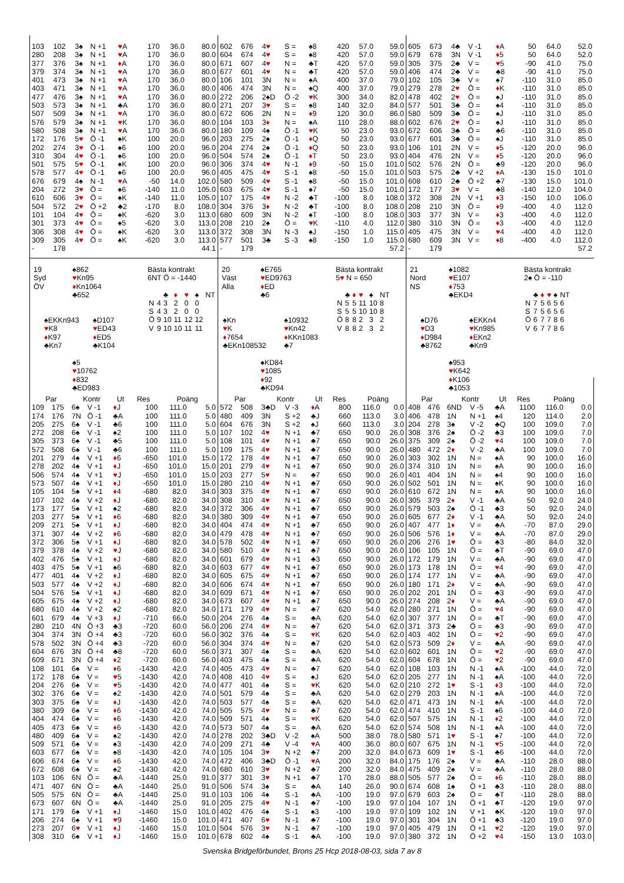| 103 | 102 | 3♠ | N +1 | ♥ A | 170 | 36.0 | 80.0 |
| 280 | 208 | 3♠ | N +1 | ♥ A | 170 | 36.0 | 80.0 |
| 377 | 376 | 3♠ | N +1 | ♦ A | 170 | 36.0 | 80.0 |
| 379 | 374 | 3♠ | N +1 | ♥ A | 170 | 36.0 | 80.0 |
| 401 | 473 | 3♠ | N +1 | ♥ A | 170 | 36.0 | 80.0 |
| 403 | 471 | 3♠ | N +1 | ♥ A | 170 | 36.0 | 80.0 |
| 477 | 476 | 3♠ | N +1 | ♥ A | 170 | 36.0 | 80.0 |
| 503 | 573 | 3♠ | N +1 | ♣A | 170 | 36.0 | 80.0 |
| 507 | 509 | 3♠ | N +1 | ♥ A | 170 | 36.0 | 80.0 |
| 576 | 579 | 3♠ | N +1 | ♥ K | 170 | 36.0 | 80.0 |
| 580 | 508 | 3♠ | N +1 | ♥ A | 170 | 36.0 | 80.0 |
| 172 | 176 | 5 ♥ | Ö -1 | ♠K | 100 | 20.0 | 96.0 |
| 202 | 274 | 3 ♥ | Ö -1 | ♠6 | 100 | 20.0 | 96.0 |
| 310 | 304 | 4 ♥ | Ö -1 | ♠6 | 100 | 20.0 | 96.0 |
| 501 | 575 | 5 ♥ | Ö -1 | ♠K | 100 | 20.0 | 96.0 |
| 578 | 577 | 4 ♥ | Ö -1 | ♠6 | 100 | 20.0 | 96.0 |
| 676 | 679 | 4♠ | N -1 | ♥ A | -50 | 14.0 | 102.0 |
| 204 | 272 | 3 ♥ | Ö = | ♠6 | -140 | 11.0 | 105.0 |
| 610 | 606 | 3 ♥ | Ö = | ♠K | -140 | 11.0 | 105.0 |
| 504 | 572 | 2 ♥ | Ö +2 | ♣2 | -170 | 8.0 | 108.0 |
| 101 | 104 | 4 ♥ | Ö = | ♠K | -620 | 3.0 | 113.0 |
| 301 | 373 | 4 ♥ | Ö = | ♠5 | -620 | 3.0 | 113.0 |
| 306 | 308 | 4 ♥ | Ö = | ♠K | -620 | 3.0 | 113.0 |
| 309 | 305 | 4 ♥ | Ö = | ♠K | -620 | 3.0 | 113.0 |
| - | 178 | | | | | | 44.1 |
| 602 | 676 | 4 ♥ | S = | ♠8 | 420 | 57.0 | 59.0 |
| 604 | 674 | 4 ♥ | S = | ♠8 | 420 | 57.0 | 59.0 |
| 671 | 607 | 4 ♥ | N = | ♣T | 420 | 57.0 | 59.0 |
| 677 | 601 | 4 ♥ | N = | ♣T | 420 | 57.0 | 59.0 |
| 106 | 101 | 3N | N = | ♠A | 400 | 37.0 | 79.0 |
| 406 | 474 | 3N | N = | ♠Q | 400 | 37.0 | 79.0 |
| 272 | 206 | 2♠D | Ö -2 | ♥ K | 300 | 34.0 | 82.0 |
| 271 | 207 | 3 ♥ | S = | ♠8 | 140 | 32.0 | 84.0 |
| 672 | 606 | 2N | N = | ♦ 9 | 120 | 30.0 | 86.0 |
| 104 | 103 | 3 ♦ | N = | ♠A | 110 | 28.0 | 88.0 |
| 180 | 109 | 4♠ | Ö -1 | ♥ K | 50 | 23.0 | 93.0 |
| 203 | 275 | 2♠ | Ö -1 | ♦ Q | 50 | 23.0 | 93.0 |
| 204 | 274 | 2♠ | Ö -1 | ♦ Q | 50 | 23.0 | 93.0 |
| 504 | 574 | 2♠ | Ö -1 | ♦ T | 50 | 23.0 | 93.0 |
| 306 | 374 | 4 ♥ | N -1 | ♦ 9 | -50 | 15.0 | 101.0 |
| 405 | 475 | 4 ♥ | S -1 | ♠8 | -50 | 15.0 | 101.0 |
| 580 | 509 | 4 ♥ | S -1 | ♠8 | -50 | 15.0 | 101.0 |
| 603 | 675 | 4 ♥ | S -1 | ♠7 | -50 | 15.0 | 101.0 |
| 107 | 175 | 4 ♥ | N -2 | ♣T | -100 | 8.0 | 108.0 |
| 304 | 376 | 3 ♦ | N -2 | ♣T | -100 | 8.0 | 108.0 |
| 680 | 609 | 3N | N -2 | ♠T | -100 | 8.0 | 108.0 |
| 208 | 210 | 2♠ | Ö = | ♥ K | -110 | 4.0 | 112.0 |
| 372 | 308 | 3N | N -3 | ♠J | -150 | 1.0 | 115.0 |
| 577 | 501 | 3♣ | S -3 | ♠8 | -150 | 1.0 | 115.0 |
| - | 179 | | | | | | 57.2 |
| 605 | 673 | 4♣ | V -1 | ♦ A | 50 | 64.0 | 52.0 |
| 679 | 678 | 3N | V -1 | ♦ 5 | 50 | 64.0 | 52.0 |
| 305 | 375 | 2♣ | V = | ♥ 5 | -90 | 41.0 | 75.0 |
| 406 | 474 | 2♣ | V = | ♣8 | -90 | 41.0 | 75.0 |
| 102 | 105 | 3♣ | V = | ♠7 | -110 | 31.0 | 85.0 |
| 279 | 278 | 2 ♥ | Ö = | ♦ K | -110 | 31.0 | 85.0 |
| 478 | 402 | 2 ♥ | Ö = | ♠J | -110 | 31.0 | 85.0 |
| 577 | 501 | 3♣ | Ö = | ♠4 | -110 | 31.0 | 85.0 |
| 580 | 509 | 3♣ | Ö = | ♠J | -110 | 31.0 | 85.0 |
| 602 | 676 | 2 ♥ | Ö = | ♠J | -110 | 31.0 | 85.0 |
| 672 | 606 | 3♣ | Ö = | ♣6 | -110 | 31.0 | 85.0 |
| 677 | 601 | 3♣ | Ö = | ♠J | -110 | 31.0 | 85.0 |
| 106 | 101 | 2N | V = | ♦ 5 | -120 | 20.0 | 96.0 |
| 404 | 476 | 2N | V = | ♦ 5 | -120 | 20.0 | 96.0 |
| 502 | 576 | 2N | Ö = | ♣9 | -120 | 20.0 | 96.0 |
| 503 | 575 | 2♣ | V +2 | ♦ A | -130 | 15.0 | 101.0 |
| 608 | 610 | 2♣ | Ö +2 | ♣7 | -130 | 15.0 | 101.0 |
| 172 | 177 | 3 ♥ | V = | ♣8 | -140 | 12.0 | 104.0 |
| 372 | 308 | 2N | V +1 | ♦ 3 | -150 | 10.0 | 106.0 |
| 208 | 210 | 3N | Ö = | ♦ 9 | -400 | 4.0 | 112.0 |
| 303 | 377 | 3N | V = | ♦ 3 | -400 | 4.0 | 112.0 |
| 380 | 310 | 3N | Ö = | ♦ 3 | -400 | 4.0 | 112.0 |
| 405 | 475 | 3N | V = | ♥ 4 | -400 | 4.0 | 112.0 |
| 680 | 609 | 3N | V = | ♦ 8 | -400 | 4.0 | 112.0 |
| - | 179 | | | | | | 57.2 |
19
Syd
ÖV
♠862
♥Kn95
♦Kn1064
♣652
♠EKKn943
♥K8
♦K97
♣Kn7
♠D107
♥ED43
♦ED5
♣K104
Bästa kontrakt
6NT Ö = -1440
| | | ♣ | ♦ | ♥ | ♠ | NT |
| N | 4 | 3 | 2 | 0 | 0 | |
| S | 4 | 3 | 2 | 0 | 0 | |
| Ö | 9 | 10 | 11 | 12 | 12 | |
| V | 9 | 10 | 10 | 11 | 11 | |
♠5
♥10762
♦832
♣ED983
20
Väst
Alla
♠E765
♥ED9763
♦ED
♣6
♠Kn
♥K
♦7654
♣EKn108532
♠10932
♥Kn42
♦KKn1083
♣7
Bästa kontrakt
5♥ N = 650
| | ♣ | ♦ | ♥ | ♠ | NT |
| N | 5 | 5 | 11 | 10 | 8 |
| S | 5 | 5 | 10 | 10 | 8 |
| Ö | 8 | 8 | 2 | 3 | 2 |
| V | 8 | 8 | 2 | 3 | 2 |
♠KD84
♥1085
♦92
♣KD94
21
Nord
NS
♠1082
♥E107
♦753
♣EKD4
♠D76
♥D3
♦D984
♣8762
♠EKKn4
♥Kn985
♦EKn2
♣Kn9
Bästa kontrakt
2♠ Ö = -110
| | ♣ | ♦ | ♥ | ♠ | NT |
| N | 7 | 5 | 6 | 5 | 6 |
| S | 7 | 5 | 6 | 5 | 6 |
| Ö | 6 | 7 | 7 | 8 | 6 |
| V | 6 | 7 | 7 | 8 | 6 |
♠953
♥K642
♦K106
♣1053
| Par | | Kontr | | Ut | Res | Poäng | |
| --- | --- | --- | --- | --- | --- | --- | --- |
| 109 | 175 | 6♠ | V -1 | ♦ J | 100 | 111.0 | 5.0 |
| 174 | 176 | 7N | Ö -1 | ♣A | 100 | 111.0 | 5.0 |
| 205 | 275 | 6♠ | V -1 | ♣6 | 100 | 111.0 | 5.0 |
| 272 | 208 | 6♠ | V -1 | ♠2 | 100 | 111.0 | 5.0 |
| 305 | 373 | 6♠ | V -1 | ♣5 | 100 | 111.0 | 5.0 |
| 572 | 508 | 6♠ | V -1 | ♣6 | 100 | 111.0 | 5.0 |
| 201 | 279 | 4♠ | V +1 | ♦ 6 | -650 | 101.0 | 15.0 |
| 278 | 202 | 4♠ | V +1 | ♦ J | -650 | 101.0 | 15.0 |
| 506 | 574 | 4♠ | V +1 | ♥ J | -650 | 101.0 | 15.0 |
| 573 | 507 | 4♠ | V +1 | ♦ J | -650 | 101.0 | 15.0 |
| 105 | 104 | 5♠ | V +1 | ♦ 4 | -680 | 82.0 | 34.0 |
| 107 | 102 | 4♠ | V +2 | ♦ J | -680 | 82.0 | 34.0 |
| 173 | 177 | 5♠ | V +1 | ♠2 | -680 | 82.0 | 34.0 |
| 203 | 277 | 5♠ | V +1 | ♦ 6 | -680 | 82.0 | 34.0 |
| 209 | 271 | 5♠ | V +1 | ♦ J | -680 | 82.0 | 34.0 |
| 371 | 307 | 4♠ | V +2 | ♦ 6 | -680 | 82.0 | 34.0 |
| 372 | 306 | 5♠ | V +1 | ♦ J | -680 | 82.0 | 34.0 |
| 379 | 378 | 4♠ | V +2 | ♥ J | -680 | 82.0 | 34.0 |
| 402 | 476 | 5♠ | V +1 | ♦ J | -680 | 82.0 | 34.0 |
| 403 | 475 | 5♠ | V +1 | ♠6 | -680 | 82.0 | 34.0 |
| 477 | 401 | 4♠ | V +2 | ♦ J | -680 | 82.0 | 34.0 |
| 503 | 577 | 4♠ | V +2 | ♦ J | -680 | 82.0 | 34.0 |
| 504 | 576 | 5♠ | V +1 | ♦ J | -680 | 82.0 | 34.0 |
| 605 | 675 | 4♠ | V +2 | ♦ J | -680 | 82.0 | 34.0 |
| 680 | 610 | 4♠ | V +2 | ♠2 | -680 | 82.0 | 34.0 |
| 601 | 679 | 4♠ | V +3 | ♦ J | -710 | 66.0 | 50.0 |
| 280 | 210 | 4N | Ö +3 | ♣3 | -720 | 60.0 | 56.0 |
| 304 | 374 | 3N | Ö +4 | ♣3 | -720 | 60.0 | 56.0 |
| 578 | 502 | 3N | Ö +4 | ♣3 | -720 | 60.0 | 56.0 |
| 604 | 676 | 3N | Ö +4 | ♣8 | -720 | 60.0 | 56.0 |
| 609 | 671 | 3N | Ö +4 | ♦ 2 | -720 | 60.0 | 56.0 |
| 108 | 101 | 6♠ | V = | ♦ 6 | -1430 | 42.0 | 74.0 |
| 172 | 178 | 6♠ | V = | ♥ 5 | -1430 | 42.0 | 74.0 |
| 204 | 276 | 6♠ | V = | ♥ 5 | -1430 | 42.0 | 74.0 |
| 302 | 376 | 6♠ | V = | ♠2 | -1430 | 42.0 | 74.0 |
| 303 | 375 | 6♠ | V = | ♦ J | -1430 | 42.0 | 74.0 |
| 380 | 309 | 6♠ | V = | ♦ 6 | -1430 | 42.0 | 74.0 |
| 404 | 474 | 6♠ | V = | ♦ 6 | -1430 | 42.0 | 74.0 |
| 405 | 473 | 6♠ | V = | ♦ 6 | -1430 | 42.0 | 74.0 |
| 480 | 409 | 6♠ | V = | ♠2 | -1430 | 42.0 | 74.0 |
| 509 | 571 | 6♠ | V = | ♠3 | -1430 | 42.0 | 74.0 |
| 603 | 677 | 6♠ | V = | ♠8 | -1430 | 42.0 | 74.0 |
| 606 | 674 | 6♠ | V = | ♦ 6 | -1430 | 42.0 | 74.0 |
| 672 | 608 | 6♠ | V = | ♠2 | -1430 | 42.0 | 74.0 |
| 103 | 106 | 6N | Ö = | ♣A | -1440 | 25.0 | 91.0 |
| 471 | 407 | 6N | Ö = | ♣A | -1440 | 25.0 | 91.0 |
| 505 | 575 | 6N | Ö = | ♣A | -1440 | 25.0 | 91.0 |
| 673 | 607 | 6N | Ö = | ♣A | -1440 | 25.0 | 91.0 |
| 171 | 179 | 6♠ | V +1 | ♦ J | -1460 | 15.0 | 101.0 |
| 206 | 274 | 6♠ | V +1 | ♥ 9 | -1460 | 15.0 | 101.0 |
| 273 | 207 | 6 ♥ | V +1 | ♦ J | -1460 | 15.0 | 101.0 |
| 308 | 310 | 6♠ | V +1 | ♦ J | -1460 | 15.0 | 101.0 |
| Par | | Kontr | | Ut | Res | Poäng | |
| --- | --- | --- | --- | --- | --- | --- | --- |
| 572 | 508 | 3♣D | V -3 | ♦ A | 800 | 116.0 | 0.0 |
| 480 | 409 | 3N | S +2 | ♣J | 660 | 113.0 | 3.0 |
| 604 | 676 | 3N | S +2 | ♠J | 660 | 113.0 | 3.0 |
| 107 | 102 | 4 ♥ | N +1 | ♣7 | 650 | 90.0 | 26.0 |
| 108 | 101 | 4 ♥ | N +1 | ♣7 | 650 | 90.0 | 26.0 |
| 109 | 175 | 4 ♥ | N +1 | ♣7 | 650 | 90.0 | 26.0 |
| 172 | 178 | 4 ♥ | N +1 | ♣7 | 650 | 90.0 | 26.0 |
| 201 | 279 | 4 ♥ | N +1 | ♣7 | 650 | 90.0 | 26.0 |
| 203 | 277 | 5 ♥ | N = | ♣7 | 650 | 90.0 | 26.0 |
| 280 | 210 | 4 ♥ | N +1 | ♣7 | 650 | 90.0 | 26.0 |
| 303 | 375 | 4 ♥ | N +1 | ♣7 | 650 | 90.0 | 26.0 |
| 308 | 310 | 4 ♥ | N +1 | ♣7 | 650 | 90.0 | 26.0 |
| 372 | 306 | 4 ♥ | N +1 | ♣7 | 650 | 90.0 | 26.0 |
| 380 | 309 | 4 ♥ | N +1 | ♣7 | 650 | 90.0 | 26.0 |
| 404 | 474 | 4 ♥ | N +1 | ♣7 | 650 | 90.0 | 26.0 |
| 479 | 478 | 4 ♥ | N +1 | ♣7 | 650 | 90.0 | 26.0 |
| 578 | 502 | 4 ♥ | N +1 | ♣7 | 650 | 90.0 | 26.0 |
| 580 | 510 | 4 ♥ | N +1 | ♣7 | 650 | 90.0 | 26.0 |
| 601 | 679 | 4 ♥ | N +1 | ♣3 | 650 | 90.0 | 26.0 |
| 603 | 677 | 4 ♥ | N +1 | ♣7 | 650 | 90.0 | 26.0 |
| 605 | 675 | 4 ♥ | N +1 | ♣7 | 650 | 90.0 | 26.0 |
| 606 | 674 | 4 ♥ | N +1 | ♣7 | 650 | 90.0 | 26.0 |
| 609 | 671 | 4 ♥ | N +1 | ♣7 | 650 | 90.0 | 26.0 |
| 673 | 607 | 4 ♥ | N +1 | ♣7 | 650 | 90.0 | 26.0 |
| 171 | 179 | 4 ♥ | N = | ♣7 | 620 | 54.0 | 62.0 |
| 204 | 276 | 4♠ | S = | ♣A | 620 | 54.0 | 62.0 |
| 206 | 274 | 4 ♥ | N = | ♣7 | 620 | 54.0 | 62.0 |
| 302 | 376 | 4♠ | S = | ♥ K | 620 | 54.0 | 62.0 |
| 304 | 374 | 4 ♥ | N = | ♣7 | 620 | 54.0 | 62.0 |
| 371 | 307 | 4♠ | S = | ♣A | 620 | 54.0 | 62.0 |
| 403 | 475 | 4♠ | S = | ♣A | 620 | 54.0 | 62.0 |
| 405 | 473 | 4 ♥ | N = | ♣7 | 620 | 54.0 | 62.0 |
| 408 | 410 | 4 ♥ | S = | ♠J | 620 | 54.0 | 62.0 |
| 477 | 401 | 4♠ | S = | ♥ K | 620 | 54.0 | 62.0 |
| 501 | 579 | 4♠ | S = | ♣A | 620 | 54.0 | 62.0 |
| 503 | 577 | 4♠ | S = | ♣A | 620 | 54.0 | 62.0 |
| 505 | 575 | 4 ♥ | N = | ♣7 | 620 | 54.0 | 62.0 |
| 509 | 571 | 4♠ | S = | ♥ K | 620 | 54.0 | 62.0 |
| 573 | 507 | 4♠ | S = | ♣A | 620 | 54.0 | 62.0 |
| 278 | 202 | 3♣D | V -2 | ♠A | 500 | 38.0 | 78.0 |
| 209 | 271 | 4♣ | V -4 | ♥ A | 400 | 36.0 | 80.0 |
| 105 | 104 | 3 ♥ | N +2 | ♣7 | 200 | 32.0 | 84.0 |
| 472 | 406 | 3♣D | Ö -1 | ♥ A | 200 | 32.0 | 84.0 |
| 680 | 610 | 3 ♥ | N +2 | ♣7 | 200 | 32.0 | 84.0 |
| 377 | 301 | 3 ♥ | N +1 | ♣7 | 170 | 28.0 | 88.0 |
| 506 | 574 | 3♠ | S = | ♣A | 140 | 26.0 | 90.0 |
| 103 | 106 | 4♠ | S -1 | ♣A | -100 | 19.0 | 97.0 |
| 205 | 275 | 4 ♥ | N -1 | ♣7 | -100 | 19.0 | 97.0 |
| 402 | 476 | 4♠ | S -1 | ♠3 | -100 | 19.0 | 97.0 |
| 471 | 407 | 6 ♥ | N -1 | ♣7 | -100 | 19.0 | 97.0 |
| 504 | 576 | 3 ♥ | N -1 | ♣7 | -100 | 19.0 | 97.0 |
| 678 | 602 | 4♠ | S -1 | ♣A | -100 | 19.0 | 97.0 |
| Par | | Kontr | | Ut | Res | Poäng | |
| --- | --- | --- | --- | --- | --- | --- | --- |
| 408 | 476 | 6ND | V -5 | ♣A | 1100 | 116.0 | 0.0 |
| 406 | 478 | 1N | N +1 | ♠4 | 120 | 114.0 | 2.0 |
| 204 | 278 | 3♠ | V -2 | ♣Q | 100 | 109.0 | 7.0 |
| 308 | 376 | 2♠ | Ö -2 | ♣3 | 100 | 109.0 | 7.0 |
| 375 | 309 | 2♠ | Ö -2 | ♥ 4 | 100 | 109.0 | 7.0 |
| 480 | 472 | 2 ♦ | V -2 | ♣A | 100 | 109.0 | 7.0 |
| 303 | 302 | 1N | N = | ♠A | 90 | 100.0 | 16.0 |
| 374 | 310 | 1N | N = | ♠A | 90 | 100.0 | 16.0 |
| 401 | 404 | 1N | N = | ♠4 | 90 | 100.0 | 16.0 |
| 502 | 501 | 1N | N = | ♠K | 90 | 100.0 | 16.0 |
| 610 | 672 | 1N | N = | ♠A | 90 | 100.0 | 16.0 |
| 305 | 379 | 2 ♦ | V -1 | ♣A | 50 | 92.0 | 24.0 |
| 579 | 503 | 2♠ | Ö -1 | ♣3 | 50 | 92.0 | 24.0 |
| 605 | 677 | 2 ♦ | V -1 | ♣A | 50 | 92.0 | 24.0 |
| 407 | 477 | 1 ♦ | V = | ♣A | -70 | 87.0 | 29.0 |
| 506 | 576 | 1 ♦ | V = | ♣A | -70 | 87.0 | 29.0 |
| 206 | 276 | 1 ♥ | Ö = | ♣3 | -80 | 84.0 | 32.0 |
| 106 | 105 | 1N | Ö = | ♣T | -90 | 69.0 | 47.0 |
| 172 | 179 | 1N | V = | ♣A | -90 | 69.0 | 47.0 |
| 173 | 178 | 1N | Ö = | ♥ 4 | -90 | 69.0 | 47.0 |
| 174 | 177 | 1N | V = | ♣A | -90 | 69.0 | 47.0 |
| 180 | 171 | 2 ♦ | V = | ♣A | -90 | 69.0 | 47.0 |
| 202 | 201 | 1N | Ö = | ♣3 | -90 | 69.0 | 47.0 |
| 274 | 208 | 2 ♦ | V = | ♣A | -90 | 69.0 | 47.0 |
| 280 | 271 | 1N | Ö = | ♥ 4 | -90 | 69.0 | 47.0 |
| 307 | 377 | 1N | Ö = | ♣T | -90 | 69.0 | 47.0 |
| 371 | 373 | 2♣ | Ö = | ♣3 | -90 | 69.0 | 47.0 |
| 403 | 402 | 1N | Ö = | ♥ 2 | -90 | 69.0 | 47.0 |
| 573 | 509 | 2 ♦ | V = | ♣A | -90 | 69.0 | 47.0 |
| 602 | 601 | 1N | Ö = | ♥ 2 | -90 | 69.0 | 47.0 |
| 604 | 678 | 1N | Ö = | ♥ 2 | -90 | 69.0 | 47.0 |
| 108 | 103 | 1N | N -1 | ♠A | -100 | 44.0 | 72.0 |
| 205 | 277 | 1N | N -1 | ♠A | -100 | 44.0 | 72.0 |
| 210 | 272 | 1 ♥ | S -1 | ♦ 3 | -100 | 44.0 | 72.0 |
| 279 | 203 | 1N | N -1 | ♠A | -100 | 44.0 | 72.0 |
| 471 | 473 | 1N | N -1 | ♠A | -100 | 44.0 | 72.0 |
| 474 | 410 | 1N | S -1 | ♠6 | -100 | 44.0 | 72.0 |
| 507 | 575 | 1N | N -1 | ♦ 2 | -100 | 44.0 | 72.0 |
| 574 | 508 | 1N | N -1 | ♠A | -100 | 44.0 | 72.0 |
| 580 | 571 | 1 ♥ | S -1 | ♠7 | -100 | 44.0 | 72.0 |
| 607 | 675 | 1N | N -1 | ♥ 5 | -100 | 44.0 | 72.0 |
| 673 | 609 | 1 ♥ | S -1 | ♣6 | -100 | 44.0 | 72.0 |
| 175 | 176 | 2♠ | V = | ♣A | -110 | 28.0 | 88.0 |
| 475 | 409 | 2♠ | V = | ♣A | -110 | 28.0 | 88.0 |
| 505 | 577 | 2♠ | Ö = | ♦ 6 | -110 | 28.0 | 88.0 |
| 674 | 608 | 1♠ | Ö +1 | ♣3 | -110 | 28.0 | 88.0 |
| 679 | 603 | 2♠ | Ö = | ♣T | -110 | 28.0 | 88.0 |
| 104 | 107 | 1N | Ö +1 | ♣T | -120 | 19.0 | 97.0 |
| 109 | 102 | 1N | V +1 | ♣K | -120 | 19.0 | 97.0 |
| 301 | 304 | 1N | Ö +1 | ♣3 | -120 | 19.0 | 97.0 |
| 405 | 479 | 1N | Ö +1 | ♥ 2 | -120 | 19.0 | 97.0 |
| 380 | 372 | 1N | Ö +2 | ♥ 4 | -150 | 13.0 | 103.0 |
Svenska Bridgeförbundet, Brons 25 Hcp 2018-08-03, sida 7 av 8